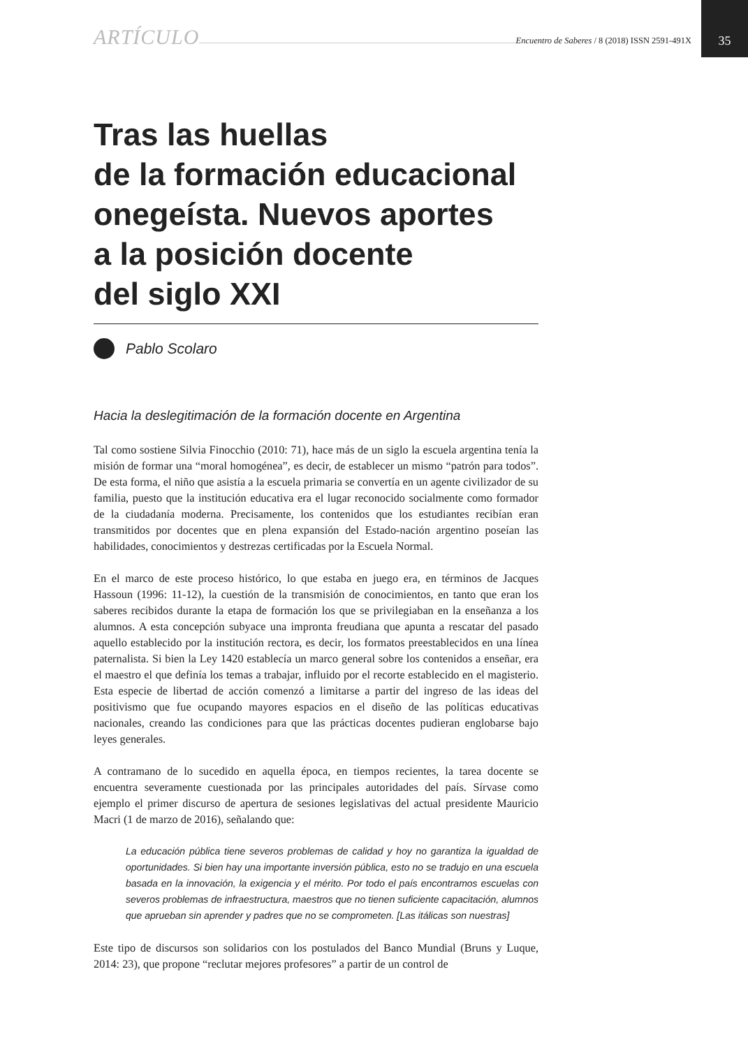ARTÍCULO Encuentro de Saberes / 8 (2018) ISSN 2591-491X 35
Tras las huellas
de la formación educacional onegeísta. Nuevos aportes
a la posición docente
del siglo XXI
Pablo Scolaro
Hacia la deslegitimación de la formación docente en Argentina
Tal como sostiene Silvia Finocchio (2010: 71), hace más de un siglo la escuela argentina tenía la misión de formar una “moral homogénea”, es decir, de establecer un mismo “patrón para todos”. De esta forma, el niño que asistía a la escuela primaria se convertía en un agente civilizador de su familia, puesto que la institución educativa era el lugar reconocido socialmente como formador de la ciudadanía moderna. Precisamente, los contenidos que los estudiantes recibían eran transmitidos por docentes que en plena expansión del Estado-nación argentino poseían las habilidades, conocimientos y destrezas certificadas por la Escuela Normal.
En el marco de este proceso histórico, lo que estaba en juego era, en términos de Jacques Hassoun (1996: 11-12), la cuestión de la transmisión de conocimientos, en tanto que eran los saberes recibidos durante la etapa de formación los que se privilegiaban en la enseñanza a los alumnos. A esta concepción subyace una impronta freudiana que apunta a rescatar del pasado aquello establecido por la institución rectora, es decir, los formatos preestablecidos en una línea paternalista. Si bien la Ley 1420 establecía un marco general sobre los contenidos a enseñar, era el maestro el que definía los temas a trabajar, influido por el recorte establecido en el magisterio. Esta especie de libertad de acción comenzó a limitarse a partir del ingreso de las ideas del positivismo que fue ocupando mayores espacios en el diseño de las políticas educativas nacionales, creando las condiciones para que las prácticas docentes pudieran englobarse bajo leyes generales.
A contramano de lo sucedido en aquella época, en tiempos recientes, la tarea docente se encuentra severamente cuestionada por las principales autoridades del país. Sírvase como ejemplo el primer discurso de apertura de sesiones legislativas del actual presidente Mauricio Macri (1 de marzo de 2016), señalando que:
La educación pública tiene severos problemas de calidad y hoy no garantiza la igualdad de oportunidades. Si bien hay una importante inversión pública, esto no se tradujo en una escuela basada en la innovación, la exigencia y el mérito. Por todo el país encontramos escuelas con severos problemas de infraestructura, maestros que no tienen suficiente capacitación, alumnos que aprueban sin aprender y padres que no se comprometen. [Las itálicas son nuestras]
Este tipo de discursos son solidarios con los postulados del Banco Mundial (Bruns y Luque, 2014: 23), que propone “reclutar mejores profesores” a partir de un control de